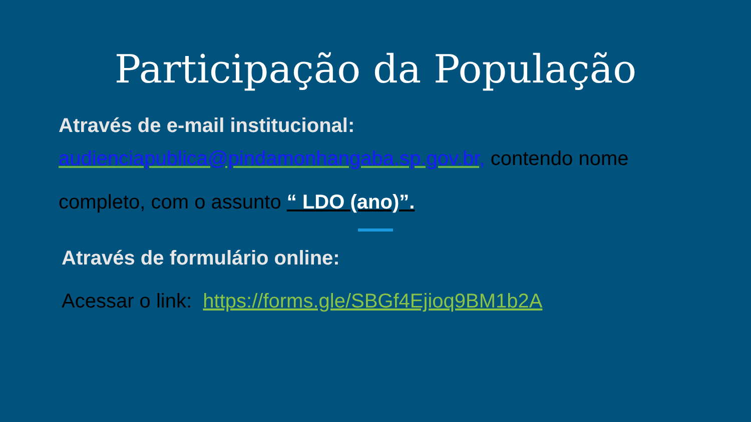Participação da População
Através de e-mail institucional:
audienciapublica@pindamonhangaba.sp.gov.br, contendo nome
completo, com o assunto “ LDO (ano)”.
Através de formulário online:
Acessar o link: https://forms.gle/SBGf4Ejioq9BM1b2A